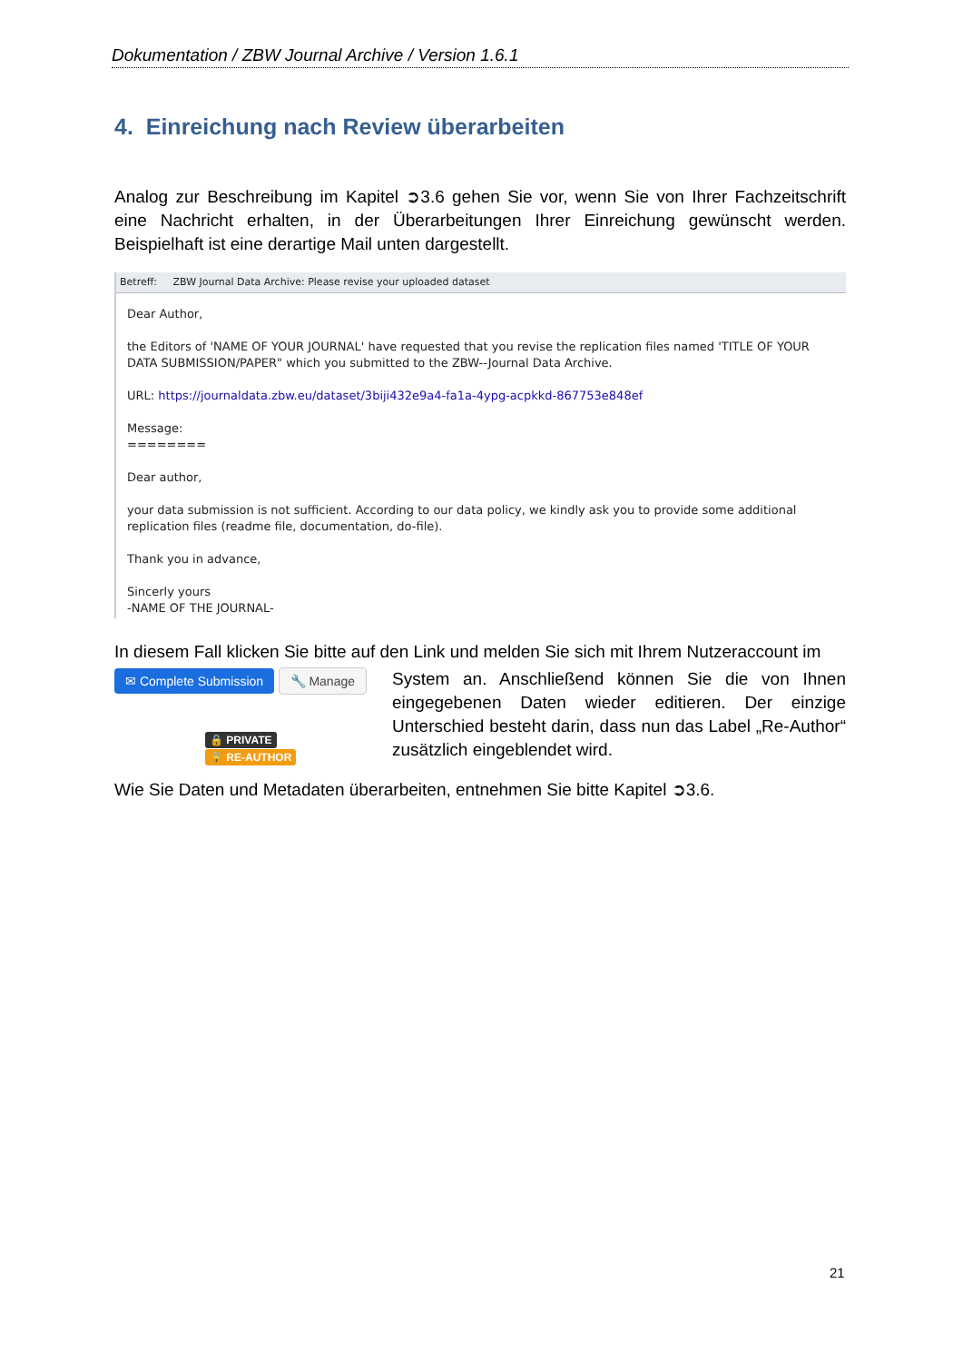Dokumentation / ZBW Journal Archive / Version 1.6.1
4. Einreichung nach Review überarbeiten
Analog zur Beschreibung im Kapitel ➲3.6 gehen Sie vor, wenn Sie von Ihrer Fachzeitschrift eine Nachricht erhalten, in der Überarbeitungen Ihrer Einreichung gewünscht werden. Beispielhaft ist eine derartige Mail unten dargestellt.
Betreff: ZBW Journal Data Archive: Please revise your uploaded dataset
Dear Author,
the Editors of 'NAME OF YOUR JOURNAL' have requested that you revise the replication files named 'TITLE OF YOUR DATA SUBMISSION/PAPER" which you submitted to the ZBW--Journal Data Archive.
URL: https://journaldata.zbw.eu/dataset/3biji432e9a4-fa1a-4ypg-acpkkd-867753e848ef
Message:
========
Dear author,
your data submission is not sufficient. According to our data policy, we kindly ask you to provide some additional replication files (readme file, documentation, do-file).
Thank you in advance,
Sincerly yours
-NAME OF THE JOURNAL-
In diesem Fall klicken Sie bitte auf den Link und melden Sie sich mit Ihrem Nutzeraccount im
✉ Complete Submission 🔧 Manage
🔒 PRIVATE 🔒 RE-AUTHOR
System an. Anschließend können Sie die von Ihnen eingegebenen Daten wieder editieren. Der einzige Unterschied besteht darin, dass nun das Label „Re-Author“ zusätzlich eingeblendet wird.
Wie Sie Daten und Metadaten überarbeiten, entnehmen Sie bitte Kapitel ➲3.6.
21